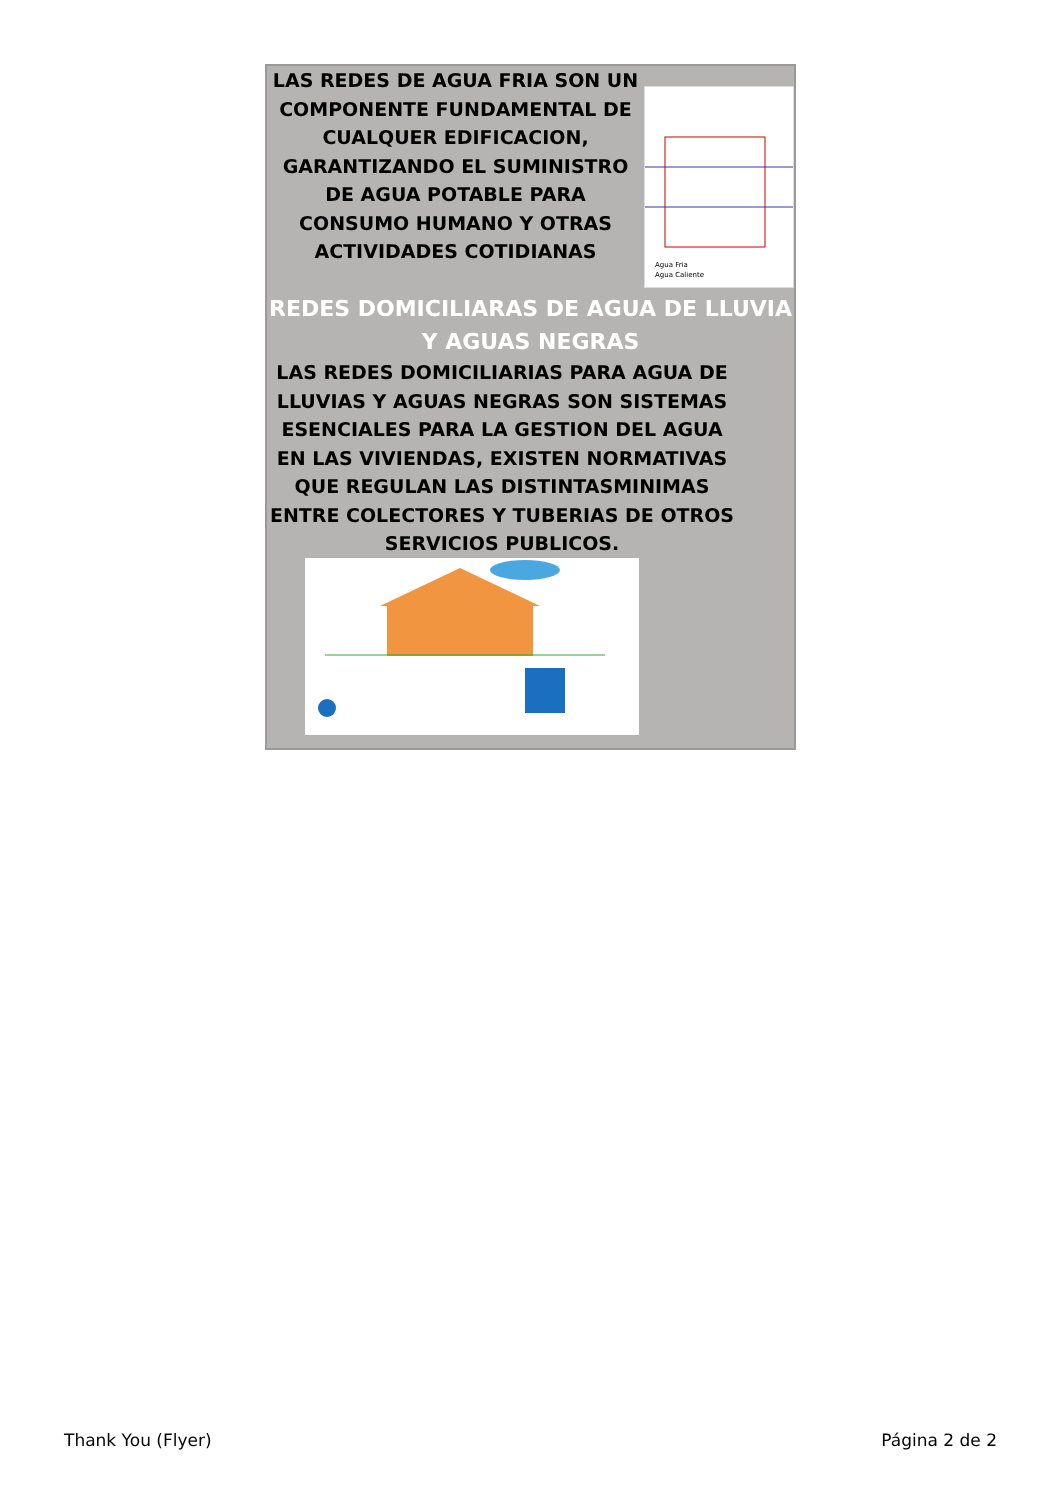LAS REDES DE AGUA FRIA SON UN COMPONENTE FUNDAMENTAL DE CUALQUER EDIFICACION, GARANTIZANDO EL SUMINISTRO DE AGUA POTABLE PARA CONSUMO HUMANO Y OTRAS ACTIVIDADES COTIDIANAS
Agua Fria
Agua Caliente
REDES DOMICILIARAS DE AGUA DE LLUVIA Y AGUAS NEGRAS
LAS REDES DOMICILIARIAS PARA AGUA DE LLUVIAS Y AGUAS NEGRAS SON SISTEMAS ESENCIALES PARA LA GESTION DEL AGUA EN LAS VIVIENDAS, EXISTEN NORMATIVAS QUE REGULAN LAS DISTINTASMINIMAS ENTRE COLECTORES Y TUBERIAS DE OTROS SERVICIOS PUBLICOS.
Thank You (Flyer) Página 2 de 2